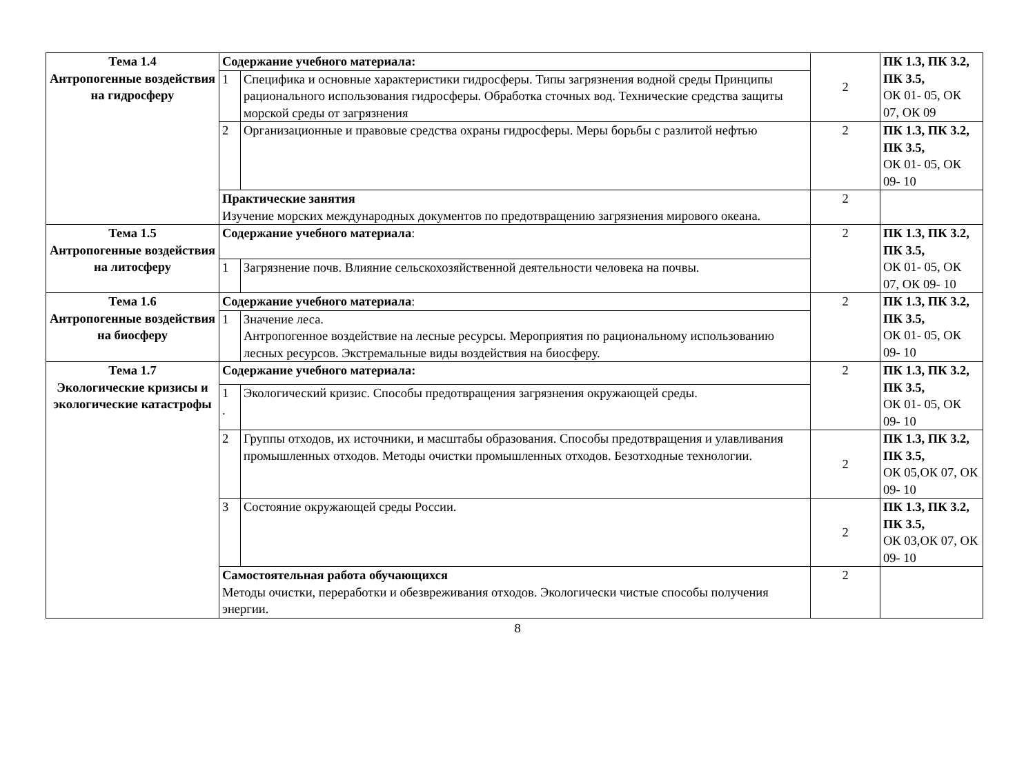| Тема 1.4 Антропогенные воздействия на гидросферу | Содержание учебного материала: | | 2 | ПК 1.3, ПК 3.2, ПК 3.5, ОК 01- 05, ОК 07, ОК 09 |
| | 1 | Специфика и основные характеристики гидросферы. Типы загрязнения водной среды Принципы рационального использования гидросферы. Обработка сточных вод. Технические средства защиты морской среды от загрязнения | | |
| | 2 | Организационные и правовые средства охраны гидросферы. Меры борьбы с разлитой нефтью | 2 | ПК 1.3, ПК 3.2, ПК 3.5, ОК 01- 05, ОК 09- 10 |
| | Практические занятия Изучение морских международных документов по предотвращению загрязнения мирового океана. | | 2 | |
| Тема 1.5 Антропогенные воздействия на литосферу | Содержание учебного материала : | | 2 | ПК 1.3, ПК 3.2, ПК 3.5, ОК 01- 05, ОК 07, ОК 09- 10 |
| | 1 | Загрязнение почв. Влияние сельскохозяйственной деятельности человека на почвы. | | |
| Тема 1.6 Антропогенные воздействия на биосферу | Содержание учебного материала : | | 2 | ПК 1.3, ПК 3.2, ПК 3.5, ОК 01- 05, ОК 09- 10 |
| | 1 | Значение леса. Антропогенное воздействие на лесные ресурсы. Мероприятия по рациональному использованию лесных ресурсов. Экстремальные виды воздействия на биосферу. | | |
| Тема 1.7 Экологические кризисы и экологические катастрофы | Содержание учебного материала: | | 2 | ПК 1.3, ПК 3.2, ПК 3.5, ОК 01- 05, ОК 09- 10 |
| | 1 . | Экологический кризис. Способы предотвращения загрязнения окружающей среды. | | |
| | 2 | Группы отходов, их источники, и масштабы образования. Способы предотвращения и улавливания промышленных отходов. Методы очистки промышленных отходов. Безотходные технологии. | 2 | ПК 1.3, ПК 3.2, ПК 3.5, ОК 05,ОК 07, ОК 09- 10 |
| | 3 | Состояние окружающей среды России. | 2 | ПК 1.3, ПК 3.2, ПК 3.5, ОК 03,ОК 07, ОК 09- 10 |
| | Самостоятельная работа обучающихся Методы очистки, переработки и обезвреживания отходов. Экологически чистые способы получения энергии. | | 2 | |
8